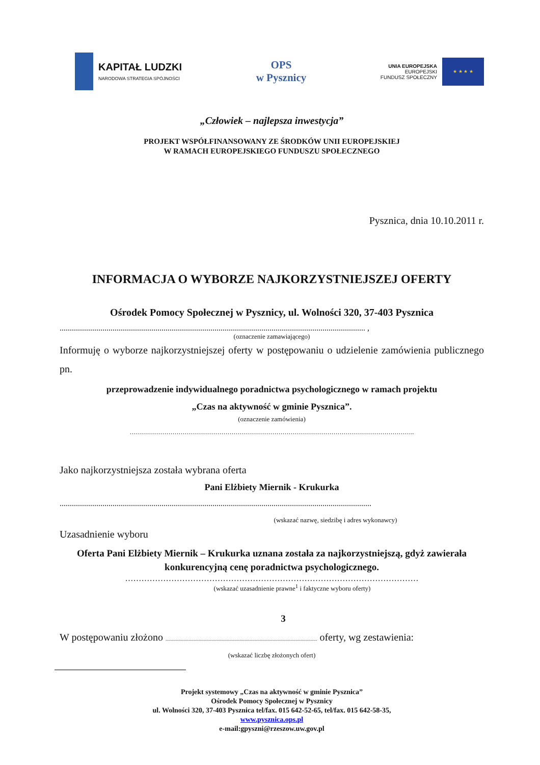KAPITAŁ LUDZKI
NARODOWA STRATEGIA SPÓJNOŚCI
OPS
w Pysznicy
UNIA EUROPEJSKA
EUROPEJSKI
FUNDUSZ SPOŁECZNY
★ ★ ★ ★
„Człowiek – najlepsza inwestycja”
PROJEKT WSPÓŁFINANSOWANY ZE ŚRODKÓW UNII EUROPEJSKIEJ
W RAMACH EUROPEJSKIEGO FUNDUSZU SPOŁECZNEGO
Pysznica, dnia 10.10.2011 r.
INFORMACJA O WYBORZE NAJKORZYSTNIEJSZEJ OFERTY
Ośrodek Pomocy Społecznej w Pysznicy, ul. Wolności 320, 37-403 Pysznica
...................................................................................................................................................... ,
(oznaczenie zamawiającego)
Informuję o wyborze najkorzystniejszej oferty w postępowaniu o udzielenie zamówienia publicznego pn.
przeprowadzenie indywidualnego poradnictwa psychologicznego w ramach projektu
„Czas na aktywność w gminie Pysznica”.
(oznaczenie zamówienia)
…………………………………………………………………………………………………………………………..
Jako najkorzystniejsza została wybrana oferta
Pani Elżbiety Miernik - Krukurka
.........................................................................................................................................................
(wskazać nazwę, siedzibę i adres wykonawcy)
Uzasadnienie wyboru
Oferta Pani Elżbiety Miernik – Krukurka uznana została za najkorzystniejszą, gdyż zawierała konkurencyjną cenę poradnictwa psychologicznego.
………………………………………………………………………………………………
(wskazać uzasadnienie prawne<sup>1</sup> i faktyczne wyboru oferty)
3
W postępowaniu złożono ....................................................................................................................... oferty, wg zestawienia:
(wskazać liczbę złożonych ofert)
Projekt systemowy „Czas na aktywność w gminie Pysznica”
Ośrodek Pomocy Społecznej w Pysznicy
ul. Wolności 320, 37-403 Pysznica tel/fax. 015 642-52-65, tel/fax. 015 642-58-35,
www.pysznica.ops.pl
e-mail:gpyszni@rzeszow.uw.gov.pl